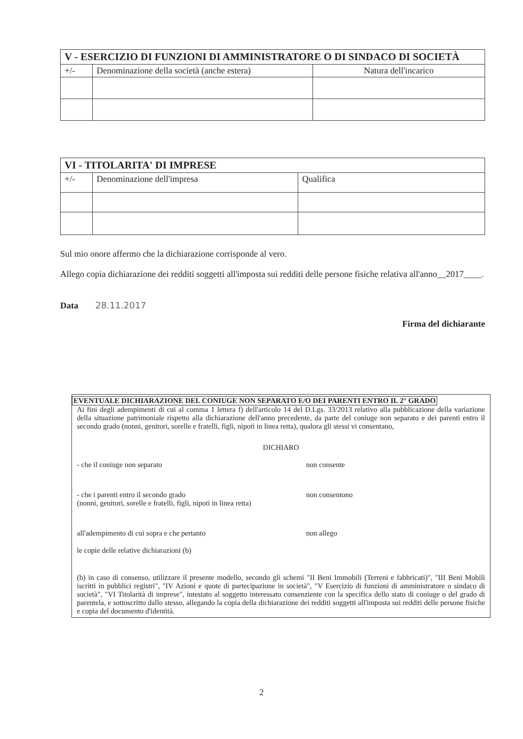| V - ESERCIZIO DI FUNZIONI DI AMMINISTRATORE O DI SINDACO DI SOCIETÀ | | |
| --- | --- | --- |
| +/- | Denominazione della società (anche estera) | Natura dell'incarico |
| VI - TITOLARITA' DI IMPRESE | | |
| --- | --- | --- |
| +/- | Denominazione dell'impresa | Qualifica |
Sul mio onore affermo che la dichiarazione corrisponde al vero.
Allego copia dichiarazione dei redditi soggetti all'imposta sui redditi delle persone fisiche relativa all'anno__2017____.
Data 28.11.2017
Firma del dichiarante
EVENTUALE DICHIARAZIONE DEL CONIUGE NON SEPARATO E/O DEI PARENTI ENTRO IL 2° GRADO
Ai fini degli adempimenti di cui al comma 1 lettera f) dell'articolo 14 del D.Lgs. 33/2013 relativo alla pubblicazione della variazione della situazione patrimoniale rispetto alla dichiarazione dell'anno precedente, da parte del coniuge non separato e dei parenti entro il secondo grado (nonni, genitori, sorelle e fratelli, figli, nipoti in linea retta), qualora gli stessi vi consentano,
DICHIARO
- che il coniuge non separato non consente
- che i parenti entro il secondo grado
(nonni, genitori, sorelle e fratelli, figli, nipoti in linea retta)
non consentono
all'adempimento di cui sopra e che pertanto non allego
le copie delle relative dichiarazioni (b)
(b) in caso di consenso, utilizzare il presente modello, secondo gli schemi "II Beni Immobili (Terreni e fabbricati)", "III Beni Mobili iscritti in pubblici registri", "IV Azioni e quote di partecipazione in società", "V Esercizio di funzioni di amministratore o sindaco di società", "VI Titolarità di imprese", intestato al soggetto interessato consenziente con la specifica dello stato di coniuge o del grado di parentela, e sottoscritto dallo stesso, allegando la copia della dichiarazione dei redditi soggetti all'imposta sui redditi delle persone fisiche e copia del documento d'identità.
2